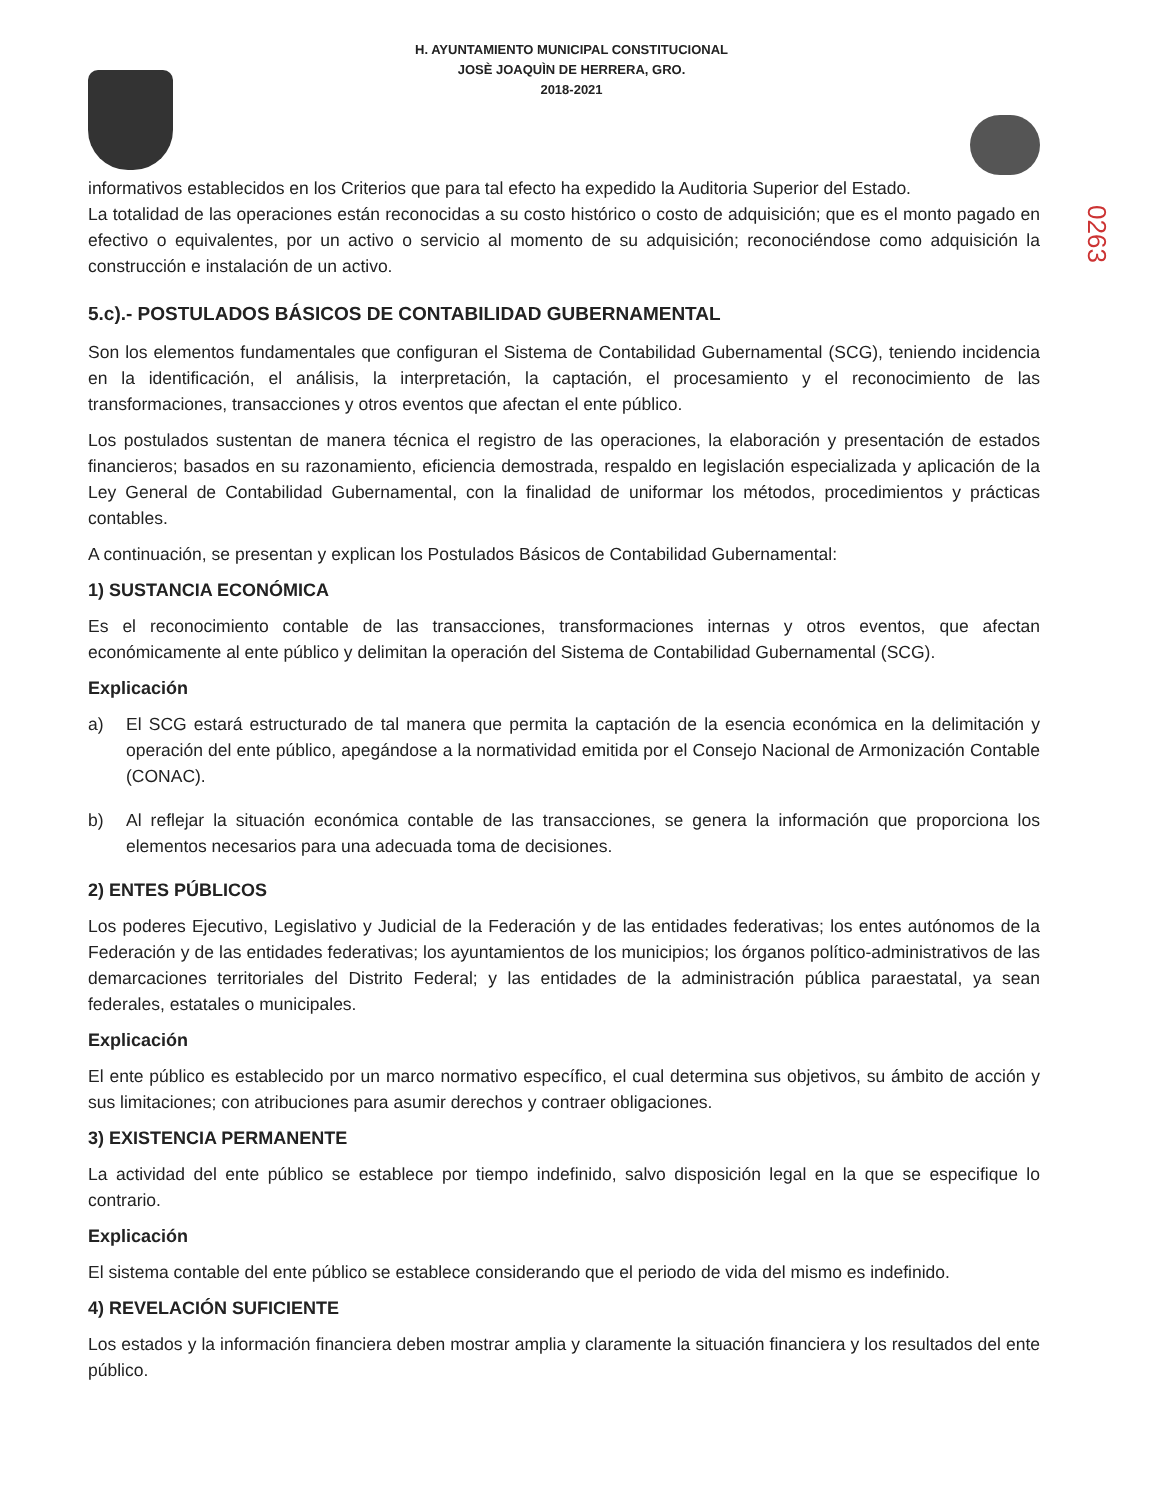H. AYUNTAMIENTO MUNICIPAL CONSTITUCIONAL
JOSÈ JOAQUÌN DE HERRERA, GRO.
2018-2021
0263
informativos establecidos en los Criterios que para tal efecto ha expedido la Auditoria Superior del Estado.
La totalidad de las operaciones están reconocidas a su costo histórico o costo de adquisición; que es el monto pagado en efectivo o equivalentes, por un activo o servicio al momento de su adquisición; reconociéndose como adquisición la construcción e instalación de un activo.
5.c).- POSTULADOS BÁSICOS DE CONTABILIDAD GUBERNAMENTAL
Son los elementos fundamentales que configuran el Sistema de Contabilidad Gubernamental (SCG), teniendo incidencia en la identificación, el análisis, la interpretación, la captación, el procesamiento y el reconocimiento de las transformaciones, transacciones y otros eventos que afectan el ente público.
Los postulados sustentan de manera técnica el registro de las operaciones, la elaboración y presentación de estados financieros; basados en su razonamiento, eficiencia demostrada, respaldo en legislación especializada y aplicación de la Ley General de Contabilidad Gubernamental, con la finalidad de uniformar los métodos, procedimientos y prácticas contables.
A continuación, se presentan y explican los Postulados Básicos de Contabilidad Gubernamental:
1) SUSTANCIA ECONÓMICA
Es el reconocimiento contable de las transacciones, transformaciones internas y otros eventos, que afectan económicamente al ente público y delimitan la operación del Sistema de Contabilidad Gubernamental (SCG).
Explicación
a) El SCG estará estructurado de tal manera que permita la captación de la esencia económica en la delimitación y operación del ente público, apegándose a la normatividad emitida por el Consejo Nacional de Armonización Contable (CONAC).
b) Al reflejar la situación económica contable de las transacciones, se genera la información que proporciona los elementos necesarios para una adecuada toma de decisiones.
2) ENTES PÚBLICOS
Los poderes Ejecutivo, Legislativo y Judicial de la Federación y de las entidades federativas; los entes autónomos de la Federación y de las entidades federativas; los ayuntamientos de los municipios; los órganos político-administrativos de las demarcaciones territoriales del Distrito Federal; y las entidades de la administración pública paraestatal, ya sean federales, estatales o municipales.
Explicación
El ente público es establecido por un marco normativo específico, el cual determina sus objetivos, su ámbito de acción y sus limitaciones; con atribuciones para asumir derechos y contraer obligaciones.
3) EXISTENCIA PERMANENTE
La actividad del ente público se establece por tiempo indefinido, salvo disposición legal en la que se especifique lo contrario.
Explicación
El sistema contable del ente público se establece considerando que el periodo de vida del mismo es indefinido.
4) REVELACIÓN SUFICIENTE
Los estados y la información financiera deben mostrar amplia y claramente la situación financiera y los resultados del ente público.